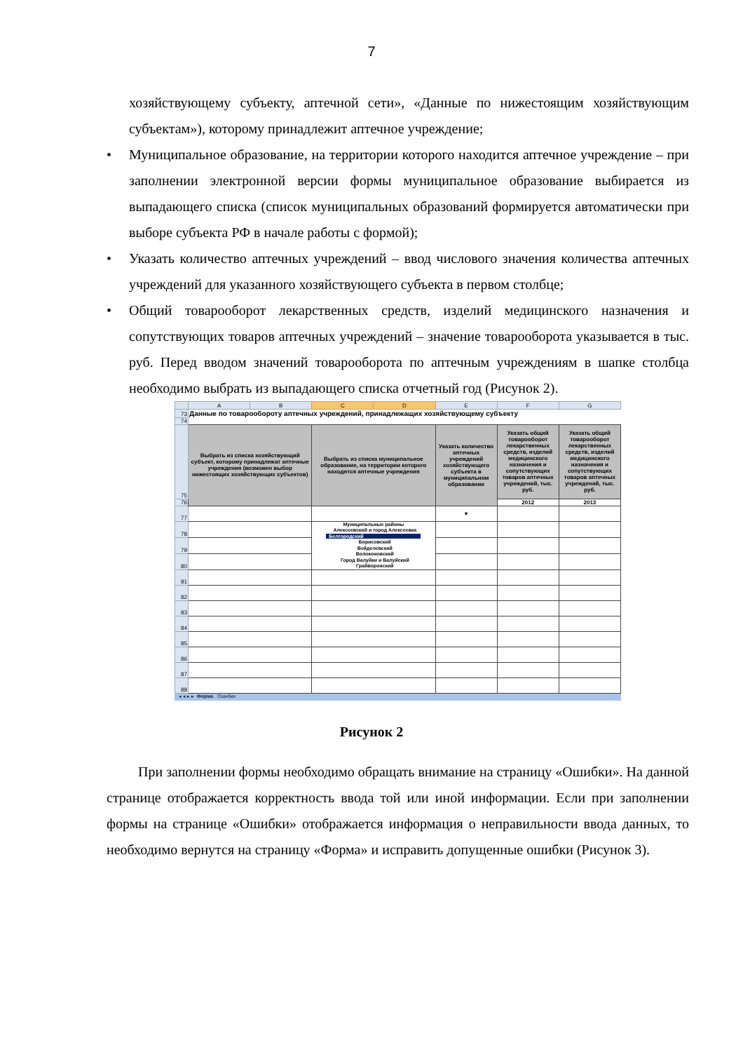7
хозяйствующему субъекту, аптечной сети», «Данные по нижестоящим хозяйствующим субъектам»), которому принадлежит аптечное учреждение;
• Муниципальное образование, на территории которого находится аптечное учреждение – при заполнении электронной версии формы муниципальное образование выбирается из выпадающего списка (список муниципальных образований формируется автоматически при выборе субъекта РФ в начале работы с формой);
• Указать количество аптечных учреждений – ввод числового значения количества аптечных учреждений для указанного хозяйствующего субъекта в первом столбце;
• Общий товарооборот лекарственных средств, изделий медицинского назначения и сопутствующих товаров аптечных учреждений – значение товарооборота указывается в тыс. руб. Перед вводом значений товарооборота по аптечным учреждениям в шапке столбца необходимо выбрать из выпадающего списка отчетный год (Рисунок 2).
| | A | B | C | D | E | F | G |
| 73 | Данные по товарообороту аптечных учреждений, принадлежащих хозяйствующему субъекту | | | | | | |
| 74 | | | | | | | |
| 75 | Выбрать из списка хозяйствующий субъект, которому принадлежат аптечные учреждения (возможен выбор нижестоящих хозяйствующих субъектов) | | Выбрать из списка муниципальное образование, на территории которого находятся аптечные учреждения | | Указать количество аптечных учреждений хозяйствующего субъекта в муниципальном образовании | Указать общий товарооборот лекарственных средств, изделий медицинского назначения и сопутствующих товаров аптечных учреждений, тыс. руб. | Указать общий товарооборот лекарственных средств, изделий медицинского назначения и сопутствующих товаров аптечных учреждений, тыс. руб. |
| 76 | | | | | | 2012 | 2013 |
| 77 | | | | | ▾ | | |
| 78 | | | Муниципальные районы Алексеевский и город Алексеевка Белгородский Борисовский Вейделевский Волоконовский Город Валуйки и Валуйский Грайворонский | | | | |
| 79 | | | | | | | |
| 80 | | | | | | | |
| 81 | | | | | | | |
| 82 | | | | | | | |
| 83 | | | | | | | |
| 84 | | | | | | | |
| 85 | | | | | | | |
| 86 | | | | | | | |
| 87 | | | | | | | |
| 88 | | | | | | | |
◂ ◂ ▸ ▸ Форма Ошибки
Рисунок 2
При заполнении формы необходимо обращать внимание на страницу «Ошибки». На данной странице отображается корректность ввода той или иной информации. Если при заполнении формы на странице «Ошибки» отображается информация о неправильности ввода данных, то необходимо вернутся на страницу «Форма» и исправить допущенные ошибки (Рисунок 3).